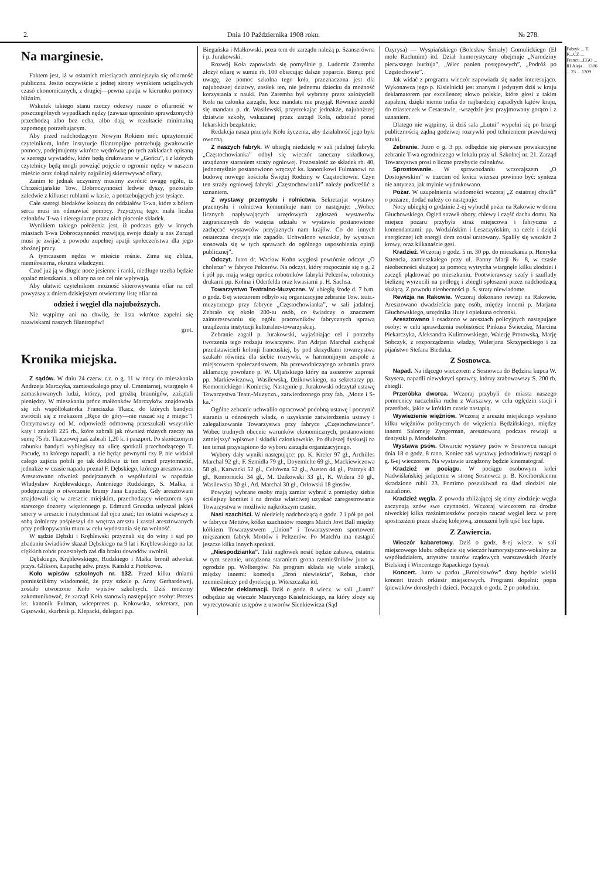2. Dnia 10 Października 1908 roku. № 278.
Na marginesie.
Faktem jest, iż w ostatnich miesiącach zmniejszyła się ofiarność publiczna. Jestto oczywiście z jednej strony wynikiem uciążliwych czasó ekonomicznych, z drugiej—pewna apatja w kierunku pomocy bliźnim.
Wskutek takiego stanu rzeczy odezwy nasze o ofiarność w poszczególnych wypadkach nędzy (zawsze uprzednio sprawdzonych) przechodzą albo bez echa, albo dają w rezultacie minimalną zapomogę potrzebującym.
Aby przed nadchodzącym Nowym Rokiem móc uprzytomnić czytelnikom, które instytucje filantropijne potrzebują gwałtownie pomocy, podejmujemy wkrótce wędrówkę po tych zakładach opisaną w szeregu wywiadów, które będą drukowane w „Gońcu”, i z których czytelnicy będą mogli powziąć pojęcie o ogromie nędzy w naszem mieście oraz dokąd należy najpilniej skierowywać ofiary.
Zanim to jednak uczynimy musimy zwrócić uwagę ogółu, iż Chrześcijańskie Tow. Dobroczynności ledwie dyszy, pozostało zaledwie z kilkuset rublami w kasie, a potrzebujących jest tysiące.
Całe szeregi biedaków kołaczą do oddziałów T-wa, które z bólem serca musi im odmawiać pomocy. Przyczyną tego: mała liczba członków T-wa i nieregularne przez nich płacenie składek.
Wynikiem takiego położenia jest, iż podczas gdy w innych miastach T-wa Dobroczynności rozwijają swoje działy u nas Zarząd musi je zwijać z powodu zupełnej apatji społeczeństwa dla jego zbożnej pracy.
A tymczasem nędza w mieście rośnie. Zima się zbliża, niemiłosierna, okrutna władczyni.
Czuć już ją w długie noce jesienne i ranki, niedługo trzeba będzie opalać mieszkania, a ofiary na ten cel nie wpływają.
Aby ułatwić czytelnikom możność skierowywania ofiar na cel powyższy z dniem dzisiejszym otwieramy listę ofiar na
odzież i węgiel dla najuboższych.
Nie wątpimy ani na chwilę, że lista wkrótce zapełni się nazwiskami naszych filantropów!
grot.
Kronika miejska.
Z sądów. W dniu 24 czerw. r.z. o g. 11 w nocy do mieszkania Andrzeja Marczyka, zamieszkałego przy ul. Cmentarnej, wtargnęło 4 zamaskowanych ludzi, którzy, pod groźbą braunigów, zażądali pieniędzy. W mieszkaniu prócz małżonków Marczyków znajdowała się ich współlokatorka Franciszka Tkacz, do których bandyci zwrócili się z rozkazem „Ręce do góry—nie ruszać się z miejsc”! Otrzymawszy od M. odpowiedź odmowną przeszukali wszystkie kąty i znaleźli 225 rb., które zabrali jak również różnych rzeczy na sumę 75 rb. Tkaczowej zaś zabrali 1,20 k. i paszport. Po skończonym rabunku bandyci wybiegłszy na ulicę spotkali przechodzącego T. Pacudę, na którego napadli, a nie będąc pewnymi czy P. nie widział całego zajścia pobili go tak dotkliwie iż ten stracił przytomność, jednakże w czasie napadu poznał F. Dębskiego, którego aresztowano. Aresztowano również podejrzanych o współudział w napadzie Władysław Kręblewskiego, Antoniego Rudzkiego, S. Małka, i podejrzanego o otworzenie bramy Jana Łapuchę. Gdy aresztowani znajdowali się w areszcie miejskim, przechodzący wieczorem syn starszego dozorcy więziennego p. Edmund Gruszka usłyszał jakieś smery w areszcie i natychmiast dał ojcu znać; ten ostatni wziąwszy z sobą żołnierzy pośpieszył do wnętrza aresztu i zastał aresztowanych przy podkopywaniu muru w celu wydostania się na wolność.
W sądzie Dębski i Kręblewski przyznali się do winy i sąd po zbadaniu świadków skazał Dębskiego na 9 lat i Kręblewskiego na lat ciężkich robót pozostałych zaś dla braku dowodów uwolnił.
Dębskiego, Kręblewskiego, Rudzkiego i Małka bronił adwokat przys. Glikson, Łapuchę adw. przys. Kański z Piotrkowa.
Koło wpisów szkolnych nr. 132. Przed kilku dniami pomieściliśmy wiadomość, że przy szkole p. Anny Gerhardowej, zostało utworzone Koło wpisów szkolnych. Dziś możemy zakomunikować, że zarząd Koła stanowią następujące osoby: Prezes ks. kanonik Fulman, wiceprezes p. Kokowska, sekretarz, pan Gąsowski, skarbnik p. Klepacki, delegaci p.p.
Biegańska i Małkowski, poza tem do zarządu należą p. Szanserówna i p. Jurakowski.
Rozwój Koła zapowiada się pomyślnie p. Ludomir Zaremba złożył ofiarę w sumie rb. 100 obiecując dalsze poparcie. Biorąc pod uwagę, że pomoc szkolna tego koła, przeznaczona jest dla najuboższej dziatwy, zasiłek ten, nie jednemu dziecku da możność korzystania z nauki. Pan Zaremba był wybrany przez założycieli Koła na członka zarządu, lecz mandatu nie przyjął. Również zrzekł się mandatu p. dr. Wasilewski, przyrzekając jednakże, najuboższej dziatwie szkoły, wskazanej przez zarząd Koła, udzielać porad lekarskich bezpłatnie.
Redakcja nasza przesyła Kołu życzenia, aby działalność jego była owocną.
Z naszych fabryk. W ubiegłą niedzielę w sali jadalnej fabryki „Częstochowianka” odbył się wieczór taneczny składkowy, urządzony staraniem straży ogniowej. Pozostałość ze składek rb. 40, jednomyślnie postanowiono wręczyć ks. kanonikowi Fulmanowi na budowę nowego kościoła Świętej Rodziny w Częstochowie. Czyn ten straży ogniowej fabryki „Częstochowianki” należy podkreślić z uznaniem.
Z wystawy przemysłu i rolnictwa. Sekretarjat wystawy przemysłu i rolnictwa komunikuje nam co następuje: „Wobec licznych napływających urzędowych zgłoszeń wystawców zagranicznych do wzięcia udziału w wystawie postanowiono zachęcać wystawców przyjaznych nam krajów. Co do innych ostateczna decyzja nie zapadła. Uchwalono wszakże, by wystawa stosowała się w tych sprawach do ogólnego usposobienia opinji publicznej”.
Odczyt. Jutro dr. Wacław Kohn wygłosi powtórnie odczyt „O cholerze” w fabryce Pelcerów. Na odczyt, który rozpocznie się o g. 2 i pół pp. mają wstęp oprócz robotników fabryki Pelcerów, robotnicy drukarni pp. Kohna i Oderfelda oraz kwasiarni p. H. Sachsa.
Towarzystwo Teatralno-Muzyczne. W ubiegłą środę d. 7 b.m. o godz. 6 ej wieczorem odbyło się organizacyjne zebranie Tow. teatr.-muzycznego przy fabryce „Częstochowianka”, w sali jadalnej. Zebrało się około 200-tu osób, co świadczy o znacznem zainteresowaniu się ogółu pracowników fabrycznych sprawą urządzenia instytucji kulturalno-towarzyskiej.
Zebranie zagaił p. Jurakowski, wyjaśniając cel i potrzeby tworzenia tego rodzaju towarzystw. Pan Adrjan Marchal zachęcał przedstawicieli kolonji francuskiej, by pod skrzydłami towarzystwa szukało również dla siebie rozrywki, w harmonijnym zespole z miejscowem społeczeństwem. Na przewodniczącego zebrania przez aklamację powołano p. W. Uljańskiego który na asesorów zaprosił pp. Markiewiczową, Wasilewską, Dzikowskiego, na sekretarzy pp. Komornickiego i Konieckę. Następnie p. Jurakowski odczytał ustawę Towarzystwa Teatr.-Muzyczn., zatwierdzonego przy fab. „Motte i S-ka.”
Ogólne zebranie uchwaliło opracować podobną ustawę i poczynić starania u odnośnych władz, o uzyskanie zatwierdzenia ustawy i zalegalizowanie Towarzystwa przy fabryce „Częstochowiance”. Wobec trudnych obecnie warunków ekonomicznych, postanowiono zmniejszyć wpisowe i składki członkowskie. Po dłuższej dyskusji na ten temat przystąpiono do wyboru zarządu organizacyjnego.
Wybory dały wyniki następujące: pp. K. Kreler 97 gł., Archilles Marchal 92 gł., F. Szmidla 79 gł., Doyemielte 69 gł., Mackiewiczowa 58 gł., Karwacki 52 gł., Celtówna 52 gł., Austen 44 gł., Patrzyk 43 gł., Komornicki 34 gł., M. Dzikowski 33 gł., K. Widera 30 gł., Wasilewska 30 gł., Ad. Marchal 30 gł., Orłowski 18 głosów.
Powyżej wybrane osoby mają zamiar wybrać z pomiędzy siebie ściślejszy komitet i na drodze właściwej uzyskać zaregestrowanie Towarzystwa w możliwie najkrótszym czasie.
Nasi szachiści. W niedzielę nadchodzącą o godz. 2 i pół po poł. w fabryce Mottów, kółko szachistów rozegra Match Jovt Ball między kółkiem Towarzystwem „Union” i Towarzystwem sportowem mięszanem fabryk Mottów i Peltzerów. Po Match'u ma nastąpić jeszcze kilka innych spotkań.
„Niespodzianka”. Taki nagłówek nosić będzie zabawa, ostatnia w tym sezonie, urządzona staraniem grona rzemieślników jutro w ogrodzie pp. Wolbergów. Na program składa się wiele atrakcji, między innemi: komedja „Broń niewieścia”, Rebus, chór rzemieślniczy pod dyrekcją p. Witeszczaka itd.
Wieczór deklamacji. Dziś o godz. 8 wiecz. w sali „Lutni” odbędzie się wieczór Maurycego Kisielnickiego, na który złoży się wyrecytowanie ustępów z utworów Sienkiewicza (Sąd
Ozyrysa) — Wyspiańskiego (Bolesław Śmiały) Gomulickiego (El mole Rachmim) itd. Dział humorystyczny obejmuje „Narodziny pierwszego burżuja”, „Wiec panien postępowych”, „Podróż po Częstochowie”.
Jak widać z programu wieczór zapowiada się nader interesująco. Wykonawca jego p. Kisielnicki jest znanym i jedynym dziś w kraju deklamatorem par excellence; słowo polskie, które głosi z takim zapałem, dzięki niemu trafia do najbardziej zapadłych kątów kraju, do miasteczek w Cesarstwie, -wszędzie jest przyjmowany gorąco i z uznaniem.
Dlatego nie wątpimy, iż dziś sala „Lutni” wypełni się po brzegi publicznością żądną godziwej rozrywki pod tchnieniem prawdziwej sztuki.
Zebranie. Jutro o g. 3 pp. odbędzie się pierwsze powakacyjne zebranie T-wa ogrodniczego w lokalu przy ul. Szkolnej nr. 21. Zarząd Towarzystwa prosi o liczne przybycie członków.
Sprostowanie. W sprawozdaniu wczorajszem „O Dostojewskim” w trzecim od końca wierszu powinno być: synteza nie antyteza, jak mylnie wydrukowano.
Pożar. W uzupełnieniu wiadomości wczoraj „Z ostatniej chwili” o pożarze, dodać należy co następuje:
Nocy ubiegłej o godzinie 2-ej wybuchł pożar na Rakowie w domu Głuchowskiego. Ogień strawił obory, chlewy i część dachu domu. Na miejsce pożaru przybyła straż miejscowa i fabryczna z komendantami: pp. Wodzińskim i Leszczyńskim, na czele i dzięki energicznej ich energji dom został uratowany. Spaliły się wszakże 2 krowy, oraz kilkanaście gęsi.
Kradzież. Wczoraj o godz. 5 m. 30 pp. do mieszkania p. Henryka Sztencla, zamieszkałego przy ul. Panny Marji № 8, w czasie nieobecności służącej za pomocą wytrycha wtargnęło kilku złodziei i zaczęli plądrować po mieszkaniu. Pootwierawszy szafy i szuflady bieliznę wyrzucili na podłogę i zbiegli spłoszeni przez nadchodzącą służącą. Z powodu nieobecności p. S. straty niewiadome.
Rewizja na Rakowie. Wczoraj dokonano rewizji na Rakowie. Aresztowano dwadzieścia parę osób, między innemi p. Marjana Głuchowskiego, urzędnika Huty i opiekuna ochronki.
Aresztowano i osadzono w aresztach policyjnych następujące osoby: w celu sprawdzenia osobistości: Pinkusa Świeczkę, Marcina Piekarczyka, Aleksandra Kulimowskiego, Walerję Protowską, Marję Sobczyk, z rozporządzenia władzy, Walerjana Skrzypeckiego i za pijaństwo Stefana Biedaka.
Z Sosnowca.
Napad. Na idącego wieczorem z Sosnowca do Będzina kupca W. Szysera, napadli niewykryci sprawcy, którzy zrabowawszy S. 200 rb. zbiegli.
Przeróbka dworca. Wczoraj przybyli do miasta naszego pomocnicy naczelnika ruchu z Warszawy, w celu oględzin stacji i przeróbek, jakie w krótkim czasie nastąpią.
Wywiezienie więźniów. Wczoraj z aresztu miejskiego wysłano kilku więźniów politycznych do więzienia Będzińskiego, między innemi Salomeję Zyngerman, aresztowaną podczas rewizji u dentystki p. Mendelsohn.
Wystawa psów. Otwarcie wystawy psów w Sosnowcu nastąpi dnia 18 o godz. 8 rano. Koniec zaś wystawy jednodniowej nastąpi o g. 6-ej wieczorem. Na wystawie urządzony będzie kinematograf.
Kradzież w pociągu. W pociągu osobowym kolei Nadwiślańskiej jadącemu w stronę Sosnowca p. B. Kociborskiemu skradziono rubli 23. Pomimo poszukiwań na ślad złodziei nie natrafiono.
Kradzież węgla. Z powodu zbliżającej się zimy złodzieje węgla zaczynają znów swe czynności. Wczoraj wieczorem na drodze niweckiej kilka rzeźnimieszków poczęło rzucać węgiel lecz w porę spostrzeżeni przez służbę kolejową, zmuszeni byli ujść bez łupu.
Z Zawiercia.
Wieczór kabaretowy. Dziś o godz. 8-ej wiecz. w sali miejscowego klubu odbędzie się wieczór humorystyczno-wokalny ze współudziałem, artystów teatrów rządowych warszawskich Józefy Bielskiej i Wincentego Rapackiego (syna).
Koncert. Jutro w parku „Bronisławów” dany będzie wielki koncert trzech orkiestr miejscowych. Programi dopełni: popis śpiewaków dorosłych i dzieci. Początek o godz. 2 po południu.
Fabryk ... T. K...CZ ... Francu...EGO ... III Aleja ... 1306 ... 23 ... 1309